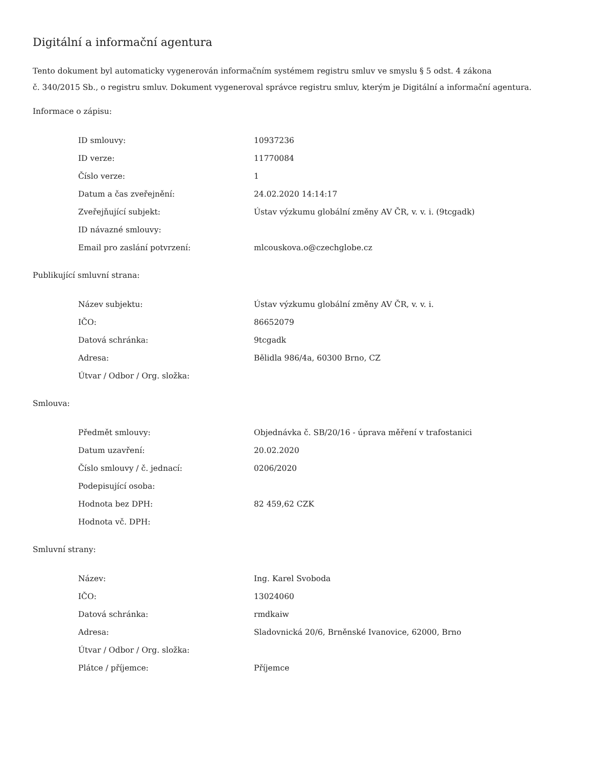Digitální a informační agentura
Tento dokument byl automaticky vygenerován informačním systémem registru smluv ve smyslu § 5 odst. 4 zákona
č. 340/2015 Sb., o registru smluv. Dokument vygeneroval správce registru smluv, kterým je Digitální a informační agentura.
Informace o zápisu:
| ID smlouvy: | 10937236 |
| ID verze: | 11770084 |
| Číslo verze: | 1 |
| Datum a čas zveřejnění: | 24.02.2020 14:14:17 |
| Zveřejňující subjekt: | Ústav výzkumu globální změny AV ČR, v. v. i. (9tcgadk) |
| ID návazné smlouvy: | |
| Email pro zaslání potvrzení: | mlcouskova.o@czechglobe.cz |
Publikující smluvní strana:
| Název subjektu: | Ústav výzkumu globální změny AV ČR, v. v. i. |
| IČO: | 86652079 |
| Datová schránka: | 9tcgadk |
| Adresa: | Bělidla 986/4a, 60300 Brno, CZ |
| Útvar / Odbor / Org. složka: | |
Smlouva:
| Předmět smlouvy: | Objednávka č. SB/20/16 - úprava měření v trafostanici |
| Datum uzavření: | 20.02.2020 |
| Číslo smlouvy / č. jednací: | 0206/2020 |
| Podepisující osoba: | |
| Hodnota bez DPH: | 82 459,62 CZK |
| Hodnota vč. DPH: | |
Smluvní strany:
| Název: | Ing. Karel Svoboda |
| IČO: | 13024060 |
| Datová schránka: | rmdkaiw |
| Adresa: | Sladovnická 20/6, Brněnské Ivanovice, 62000, Brno |
| Útvar / Odbor / Org. složka: | |
| Plátce / příjemce: | Příjemce |